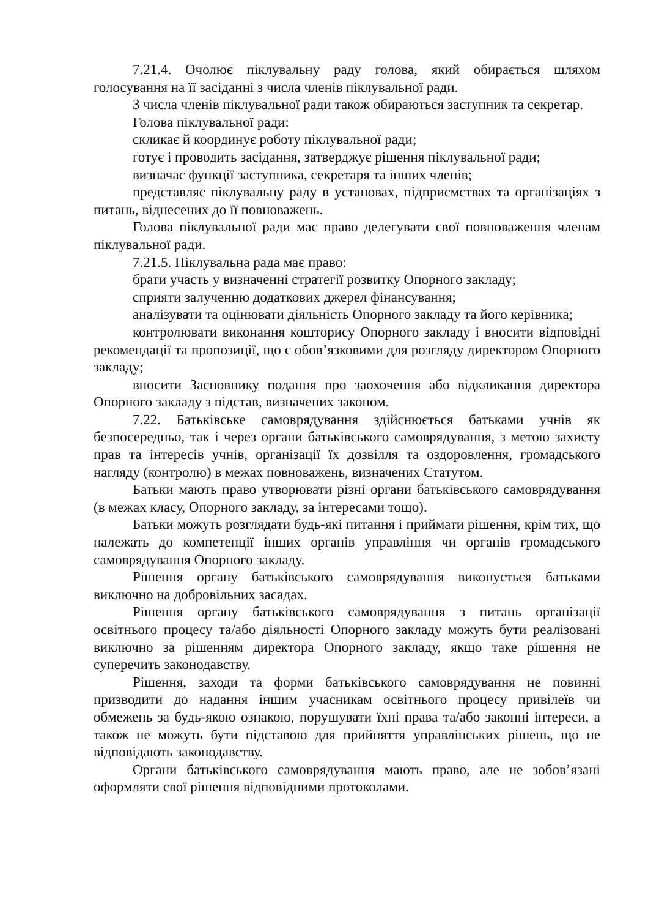7.21.4. Очолює піклувальну раду голова, який обирається шляхом голосування на її засіданні з числа членів піклувальної ради.
З числа членів піклувальної ради також обираються заступник та секретар.
Голова піклувальної ради:
скликає й координує роботу піклувальної ради;
готує і проводить засідання, затверджує рішення піклувальної ради;
визначає функції заступника, секретаря та інших членів;
представляє піклувальну раду в установах, підприємствах та організаціях з питань, віднесених до її повноважень.
Голова піклувальної ради має право делегувати свої повноваження членам піклувальної ради.
7.21.5. Піклувальна рада має право:
брати участь у визначенні стратегії розвитку Опорного закладу;
сприяти залученню додаткових джерел фінансування;
аналізувати та оцінювати діяльність Опорного закладу та його керівника;
контролювати виконання кошторису Опорного закладу і вносити відповідні рекомендації та пропозиції, що є обов’язковими для розгляду директором Опорного закладу;
вносити Засновнику подання про заохочення або відкликання директора Опорного закладу з підстав, визначених законом.
7.22. Батьківське самоврядування здійснюється батьками учнів як безпосередньо, так і через органи батьківського самоврядування, з метою захисту прав та інтересів учнів, організації їх дозвілля та оздоровлення, громадського нагляду (контролю) в межах повноважень, визначених Статутом.
Батьки мають право утворювати різні органи батьківського самоврядування (в межах класу, Опорного закладу, за інтересами тощо).
Батьки можуть розглядати будь-які питання і приймати рішення, крім тих, що належать до компетенції інших органів управління чи органів громадського самоврядування Опорного закладу.
Рішення органу батьківського самоврядування виконується батьками виключно на добровільних засадах.
Рішення органу батьківського самоврядування з питань організації освітнього процесу та/або діяльності Опорного закладу можуть бути реалізовані виключно за рішенням директора Опорного закладу, якщо таке рішення не суперечить законодавству.
Рішення, заходи та форми батьківського самоврядування не повинні призводити до надання іншим учасникам освітнього процесу привілеїв чи обмежень за будь-якою ознакою, порушувати їхні права та/або законні інтереси, а також не можуть бути підставою для прийняття управлінських рішень, що не відповідають законодавству.
Органи батьківського самоврядування мають право, але не зобов’язані оформляти свої рішення відповідними протоколами.